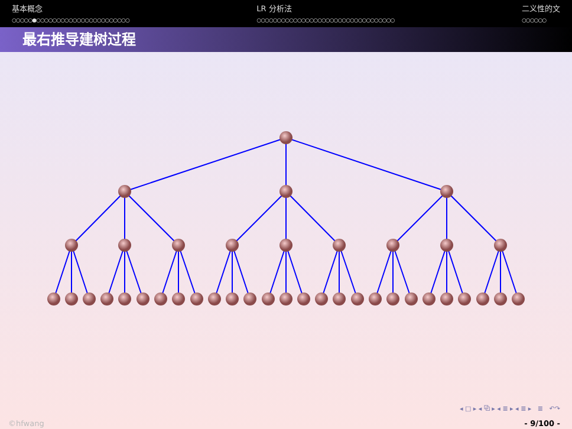基本概念
○○○○○●○○○○○○○○○○○○○○○○○○○○○○○
LR 分析法
○○○○○○○○○○○○○○○○○○○○○○○○○○○○○○○○○○
二义性的文
○○○○○○
最右推导建树过程
◂ □ ▸ ◂ ⧉ ▸ ◂ ≣ ▸ ◂ ≣ ▸ ≣ ↶↷
©hfwang - 9/100 -